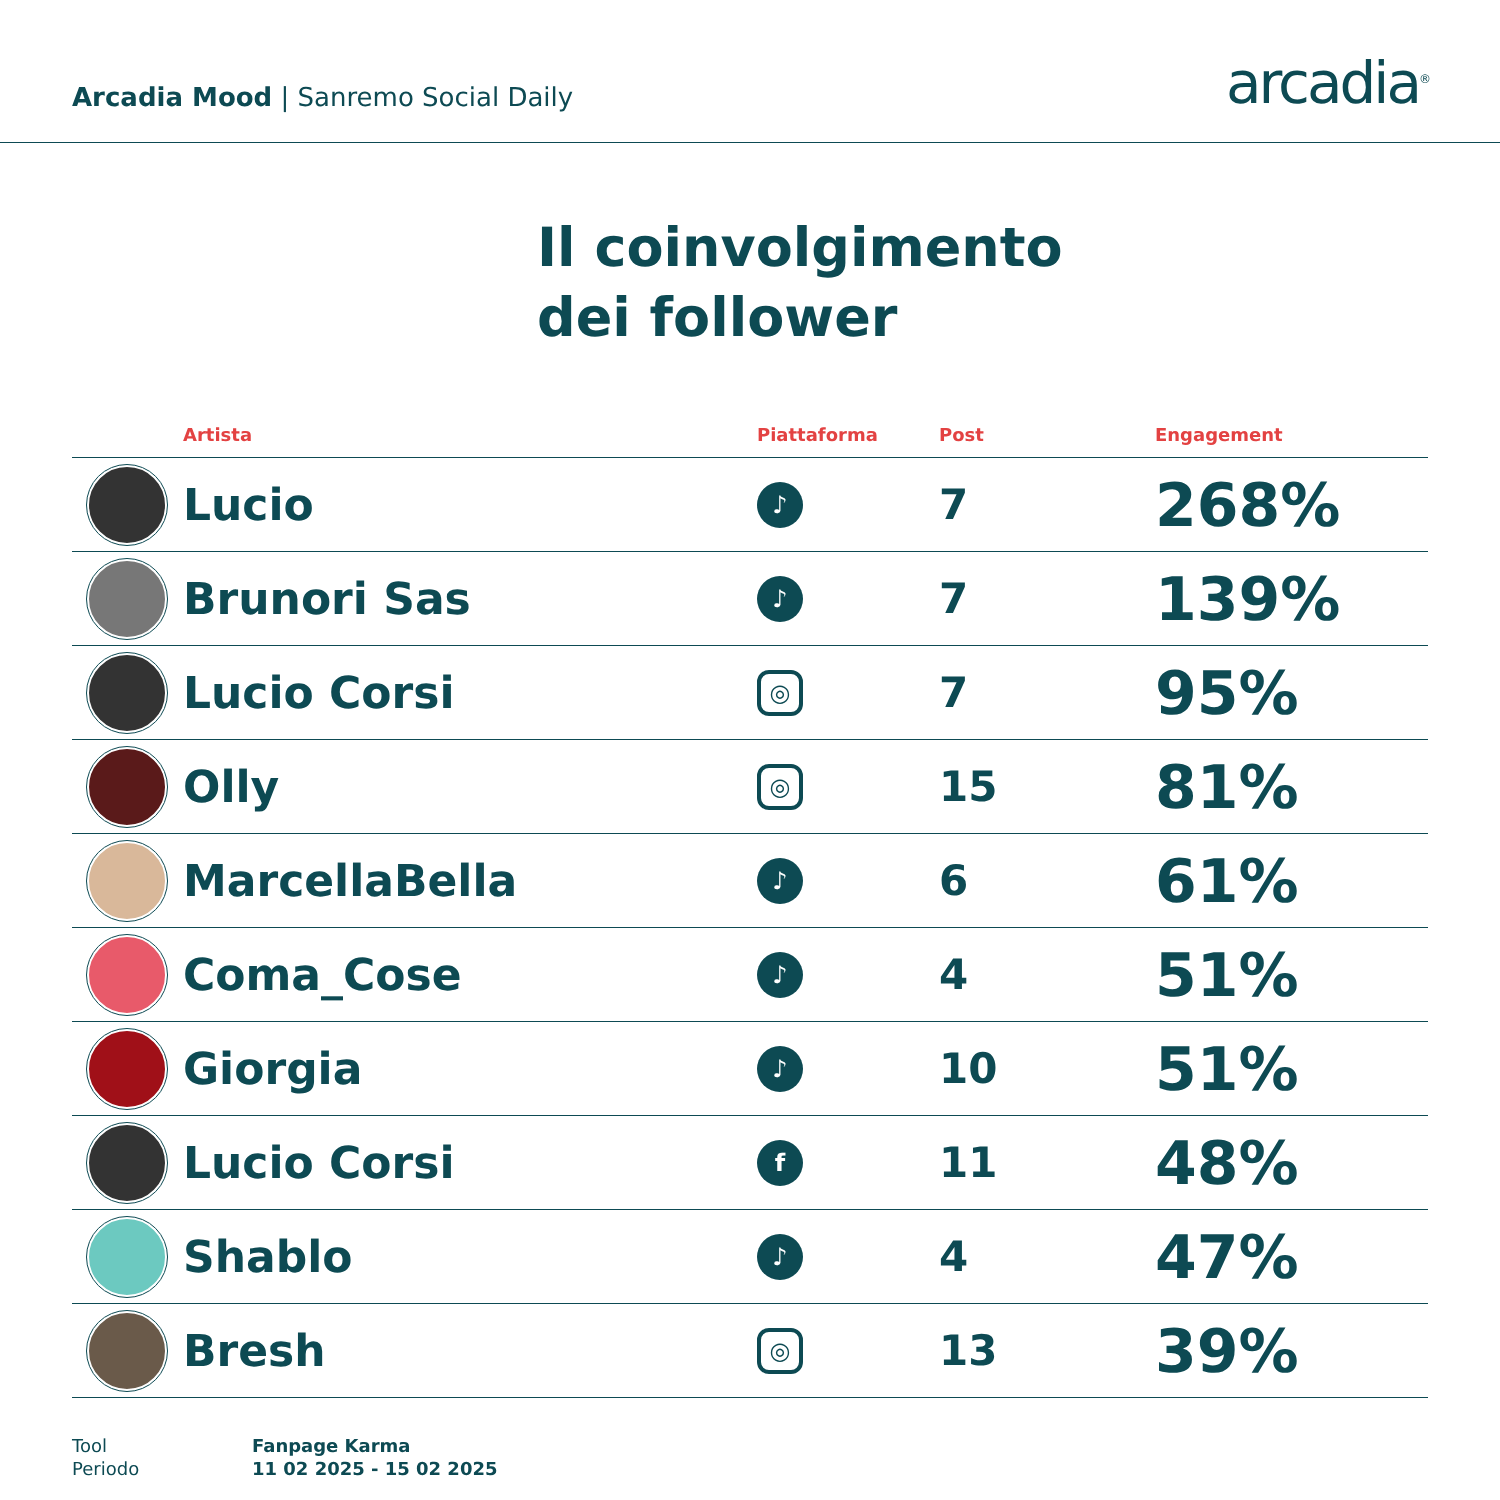Arcadia Mood | Sanremo Social Daily
arcadia<sup>®</sup>
Il coinvolgimento
dei follower
| | Artista | Piattaforma | Post | Engagement |
| --- | --- | --- | --- | --- |
| | Lucio | ♪ | 7 | 268% |
| | Brunori Sas | ♪ | 7 | 139% |
| | Lucio Corsi | ◎ | 7 | 95% |
| | Olly | ◎ | 15 | 81% |
| | MarcellaBella | ♪ | 6 | 61% |
| | Coma_Cose | ♪ | 4 | 51% |
| | Giorgia | ♪ | 10 | 51% |
| | Lucio Corsi | f | 11 | 48% |
| | Shablo | ♪ | 4 | 47% |
| | Bresh | ◎ | 13 | 39% |
Tool
Fanpage Karma
Periodo
11 02 2025 - 15 02 2025